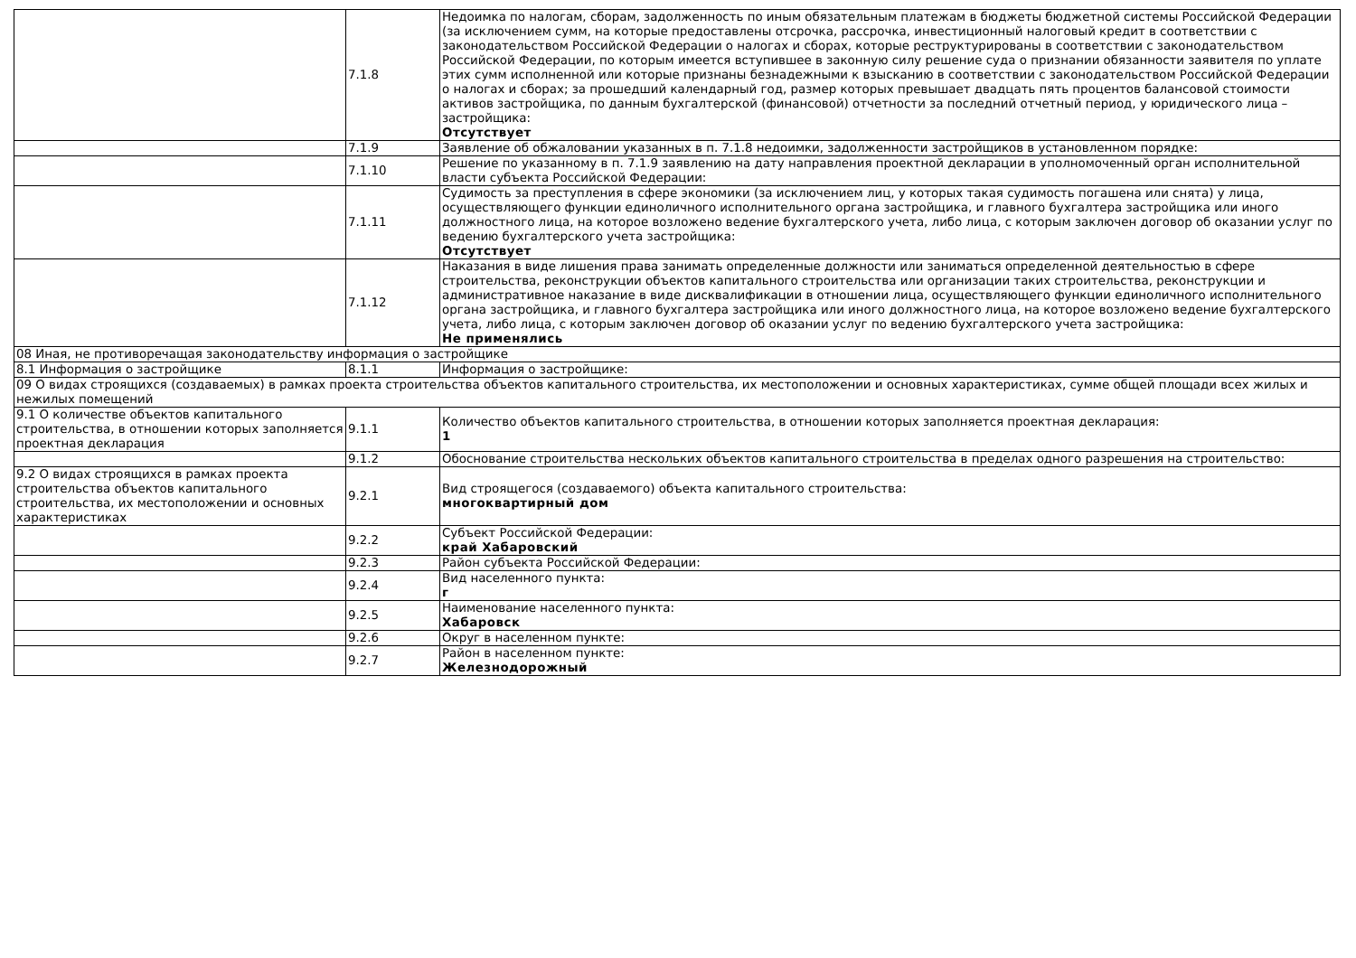| | 7.1.8 | Недоимка по налогам, сборам, задолженность по иным обязательным платежам в бюджеты бюджетной системы Российской Федерации (за исключением сумм, на которые предоставлены отсрочка, рассрочка, инвестиционный налоговый кредит в соответствии с законодательством Российской Федерации о налогах и сборах, которые реструктурированы в соответствии с законодательством Российской Федерации, по которым имеется вступившее в законную силу решение суда о признании обязанности заявителя по уплате этих сумм исполненной или которые признаны безнадежными к взысканию в соответствии с законодательством Российской Федерации о налогах и сборах; за прошедший календарный год, размер которых превышает двадцать пять процентов балансовой стоимости активов застройщика, по данным бухгалтерской (финансовой) отчетности за последний отчетный период, у юридического лица – застройщика: Отсутствует |
| | 7.1.9 | Заявление об обжаловании указанных в п. 7.1.8 недоимки, задолженности застройщиков в установленном порядке: |
| | 7.1.10 | Решение по указанному в п. 7.1.9 заявлению на дату направления проектной декларации в уполномоченный орган исполнительной власти субъекта Российской Федерации: |
| | 7.1.11 | Судимость за преступления в сфере экономики (за исключением лиц, у которых такая судимость погашена или снята) у лица, осуществляющего функции единоличного исполнительного органа застройщика, и главного бухгалтера застройщика или иного должностного лица, на которое возложено ведение бухгалтерского учета, либо лица, с которым заключен договор об оказании услуг по ведению бухгалтерского учета застройщика: Отсутствует |
| | 7.1.12 | Наказания в виде лишения права занимать определенные должности или заниматься определенной деятельностью в сфере строительства, реконструкции объектов капитального строительства или организации таких строительства, реконструкции и административное наказание в виде дисквалификации в отношении лица, осуществляющего функции единоличного исполнительного органа застройщика, и главного бухгалтера застройщика или иного должностного лица, на которое возложено ведение бухгалтерского учета, либо лица, с которым заключен договор об оказании услуг по ведению бухгалтерского учета застройщика: Не применялись |
| 08 Иная, не противоречащая законодательству информация о застройщике | | |
| 8.1 Информация о застройщике | 8.1.1 | Информация о застройщике: |
| 09 О видах строящихся (создаваемых) в рамках проекта строительства объектов капитального строительства, их местоположении и основных характеристиках, сумме общей площади всех жилых и нежилых помещений | | |
| 9.1 О количестве объектов капитального строительства, в отношении которых заполняется проектная декларация | 9.1.1 | Количество объектов капитального строительства, в отношении которых заполняется проектная декларация: 1 |
| | 9.1.2 | Обоснование строительства нескольких объектов капитального строительства в пределах одного разрешения на строительство: |
| 9.2 О видах строящихся в рамках проекта строительства объектов капитального строительства, их местоположении и основных характеристиках | 9.2.1 | Вид строящегося (создаваемого) объекта капитального строительства: многоквартирный дом |
| | 9.2.2 | Субъект Российской Федерации: край Хабаровский |
| | 9.2.3 | Район субъекта Российской Федерации: |
| | 9.2.4 | Вид населенного пункта: г |
| | 9.2.5 | Наименование населенного пункта: Хабаровск |
| | 9.2.6 | Округ в населенном пункте: |
| | 9.2.7 | Район в населенном пункте: Железнодорожный |